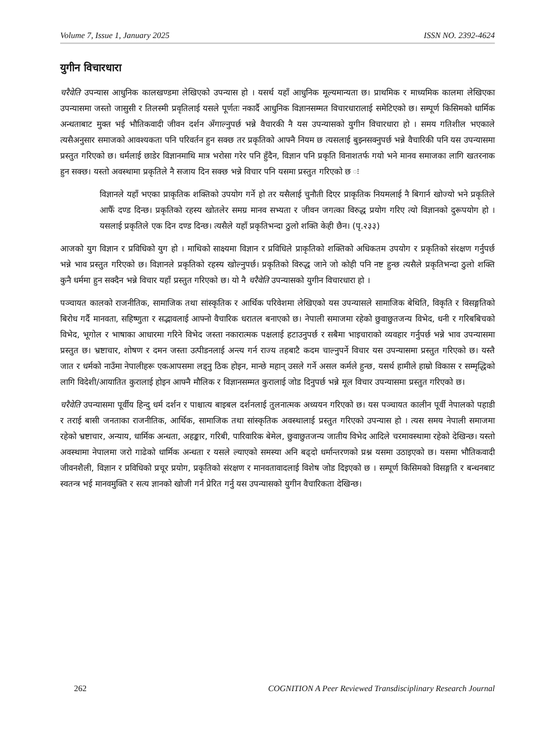Volume 7, Issue 1, January 2025 ISSN NO. 2392-4624
युगीन विचारधारा
चरैवेति उपन्यास आधुनिक कालखण्डमा लेखिएको उपन्यास हो । यसर्थ यहाँ आधुनिक मूल्यमान्यता छ। प्राथमिक र माध्यमिक कालमा लेखिएका उपन्यासमा जस्तो जासुसी र तिलस्मी प्रवृतिलाई यसले पूर्णतः नकार्दै आधुनिक विज्ञानसम्मत विचारधारालाई समेटिएको छ। सम्पूर्ण किसिमको धार्मिक अन्धताबाट मुक्त भई भौतिकवादी जीवन दर्शन अँगाल्नुपर्छ भन्ने वैचारकी नै यस उपन्यासको युगीन विचारधारा हो । समय गतिशील भएकाले त्यसैअनुसार समाजको आवश्यकता पनि परिवर्तन हुन सक्छ तर प्रकृतिको आफ्नै नियम छ त्यसलाई बुझ्नसक्नुपर्छ भन्ने वैचारिकी पनि यस उपन्यासमा प्रस्तुत गरिएको छ। धर्मलाई छाडेर विज्ञानमाथि मात्र भरोसा गरेर पनि हुँदैन, विज्ञान पनि प्रकृति विनाशतर्फ गयो भने मानव समाजका लागि खतरनाक हुन सक्छ। यस्तो अवस्थामा प्रकृतिले नै सजाय दिन सक्छ भन्ने विचार पनि यसमा प्रस्तुत गरिएको छ ः
विज्ञानले यहाँ भएका प्राकृतिक शक्तिको उपयोग गर्ने हो तर यसैलाई चुनौती दिएर प्राकृतिक नियमलाई नै बिगार्न खोज्यो भने प्रकृतिले आफैँ दण्ड दिन्छ। प्रकृतिको रहस्य खोतलेर समग्र मानव सभ्यता र जीवन जगत्का विरुद्ध प्रयोग गरिए त्यो विज्ञानको दुरूपयोग हो । यसलाई प्रकृतिले एक दिन दण्ड दिन्छ। त्यसैले यहाँ प्रकृतिभन्दा ठुलो शक्ति केही छैन। (पृ.२३३)
आजको युग विज्ञान र प्रविधिको युग हो । माथिको साक्ष्यमा विज्ञान र प्रविधिले प्राकृतिको शक्तिको अधिकतम उपयोग र प्रकृतिको संरक्षण गर्नुपर्छ भन्ने भाव प्रस्तुत गरिएको छ। विज्ञानले प्रकृतिको रहस्य खोल्नुपर्छ। प्रकृतिको विरुद्ध जाने जो कोही पनि नष्ट हुन्छ त्यसैले प्रकृतिभन्दा ठुलो शक्ति कुनै धर्ममा हुन सक्दैन भन्ने विचार यहाँ प्रस्तुत गरिएको छ। यो नै चरैवेति उपन्यासको युगीन विचारधारा हो ।
पञ्चायत कालको राजनीतिक, सामाजिक तथा सांस्कृतिक र आर्थिक परिवेशमा लेखिएको यस उपन्यासले सामाजिक बेथिति, विकृति र विसङ्गतिको बिरोध गर्दै मानवता, सहिष्णुता र सद्भावलाई आफ्नो वैचारिक धरातल बनाएको छ। नेपाली समाजमा रहेको छुवाछुतजन्य विभेद, धनी र गरिबबिचको विभेद, भूगोल र भाषाका आधारमा गरिने विभेद जस्ता नकारात्मक पक्षलाई हटाउनुपर्छ र सबैमा भाइचाराको व्यवहार गर्नुपर्छ भन्ने भाव उपन्यासमा प्रस्तुत छ। भ्रष्टाचार, शोषण र दमन जस्ता उत्पीडनलाई अन्त्य गर्न राज्य तहबाटै कदम चाल्नुपर्ने विचार यस उपन्यासमा प्रस्तुत गरिएको छ। यस्तै जात र धर्मको नाउँमा नेपालीहरू एकआपसमा लड्नु ठिक होइन, मान्छे महान् उसले गर्ने असल कर्मले हुन्छ, यसर्थ हामीले हाम्रो विकास र सम्मृद्धिको लागि विदेशी/आयातित कुरालाई होइन आफ्नै मौलिक र विज्ञानसम्मत कुरालाई जोड दिनुपर्छ भन्ने मूल विचार उपन्यासमा प्रस्तुत गरिएको छ।
चरैवेति उपन्यासमा पूर्वीय हिन्दु धर्म दर्शन र पाश्चात्य बाइबल दर्शनलाई तुलनात्मक अध्ययन गरिएको छ। यस पञ्चायत कालीन पूर्वी नेपालको पहाडी र तराई बासी जनताका राजनीतिक, आर्थिक, सामाजिक तथा सांस्कृतिक अवस्थालाई प्रस्तुत गरिएको उपन्यास हो । त्यस समय नेपाली समाजमा रहेको भ्रष्टाचार, अन्याय, धार्मिक अन्धता, अहङ्कार, गरिबी, पारिवारिक बेमेल, छुवाछुतजन्य जातीय विभेद आदिले चरमावस्थामा रहेको देखिन्छ। यस्तो अवस्थामा नेपालमा जरो गाढेको धार्मिक अन्धता र यसले ल्याएको समस्या अनि बढ्दो धर्मान्तरणको प्रश्न यसमा उठाइएको छ। यसमा भौतिकवादी जीवनशैली, विज्ञान र प्रविधिको प्रचूर प्रयोग, प्रकृतिको संरक्षण र मानवतावादलाई विशेष जोड दिइएको छ । सम्पूर्ण किसिमको विसङ्गति र बन्धनबाट स्वतन्त्र भई मानवमुक्ति र सत्य ज्ञानको खोजी गर्न प्रेरित गर्नु यस उपन्यासको युगीन वैचारिकता देखिन्छ।
262 COGNITION A Peer Reviewed Transdisciplinary Research Journal